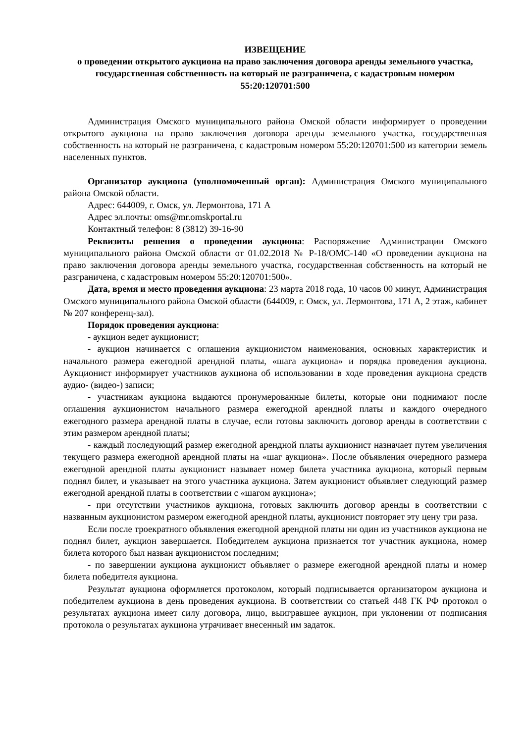ИЗВЕЩЕНИЕ
о проведении открытого аукциона на право заключения договора аренды земельного участка, государственная собственность на который не разграничена, с кадастровым номером 55:20:120701:500
Администрация Омского муниципального района Омской области информирует о проведении открытого аукциона на право заключения договора аренды земельного участка, государственная собственность на который не разграничена, с кадастровым номером 55:20:120701:500 из категории земель населенных пунктов.
Организатор аукциона (уполномоченный орган): Администрация Омского муниципального района Омской области.
Адрес: 644009, г. Омск, ул. Лермонтова, 171 А
Адрес эл.почты: oms@mr.omskportal.ru
Контактный телефон: 8 (3812) 39-16-90
Реквизиты решения о проведении аукциона: Распоряжение Администрации Омского муниципального района Омской области от 01.02.2018 № Р-18/ОМС-140 «О проведении аукциона на право заключения договора аренды земельного участка, государственная собственность на который не разграничена, с кадастровым номером 55:20:120701:500».
Дата, время и место проведения аукциона: 23 марта 2018 года, 10 часов 00 минут, Администрация Омского муниципального района Омской области (644009, г. Омск, ул. Лермонтова, 171 А, 2 этаж, кабинет № 207 конференц-зал).
Порядок проведения аукциона:
- аукцион ведет аукционист;
- аукцион начинается с оглашения аукционистом наименования, основных характеристик и начального размера ежегодной арендной платы, «шага аукциона» и порядка проведения аукциона. Аукционист информирует участников аукциона об использовании в ходе проведения аукциона средств аудио- (видео-) записи;
- участникам аукциона выдаются пронумерованные билеты, которые они поднимают после оглашения аукционистом начального размера ежегодной арендной платы и каждого очередного ежегодного размера арендной платы в случае, если готовы заключить договор аренды в соответствии с этим размером арендной платы;
- каждый последующий размер ежегодной арендной платы аукционист назначает путем увеличения текущего размера ежегодной арендной платы на «шаг аукциона». После объявления очередного размера ежегодной арендной платы аукционист называет номер билета участника аукциона, который первым поднял билет, и указывает на этого участника аукциона. Затем аукционист объявляет следующий размер ежегодной арендной платы в соответствии с «шагом аукциона»;
- при отсутствии участников аукциона, готовых заключить договор аренды в соответствии с названным аукционистом размером ежегодной арендной платы, аукционист повторяет эту цену три раза.
Если после троекратного объявления ежегодной арендной платы ни один из участников аукциона не поднял билет, аукцион завершается. Победителем аукциона признается тот участник аукциона, номер билета которого был назван аукционистом последним;
- по завершении аукциона аукционист объявляет о размере ежегодной арендной платы и номер билета победителя аукциона.
Результат аукциона оформляется протоколом, который подписывается организатором аукциона и победителем аукциона в день проведения аукциона. В соответствии со статьей 448 ГК РФ протокол о результатах аукциона имеет силу договора, лицо, выигравшее аукцион, при уклонении от подписания протокола о результатах аукциона утрачивает внесенный им задаток.